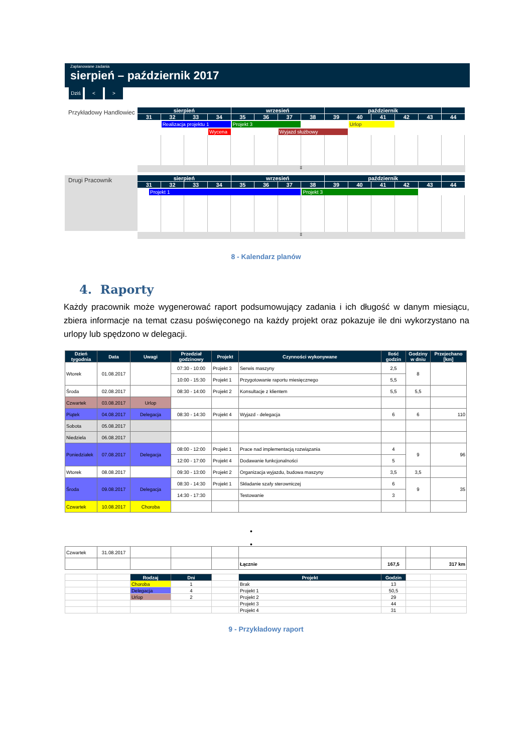Zaplanowane zadania
sierpień – październik 2017
Dziś < >
Przykładowy Handlowiec
sierpień
wrzesień
październik
31
32
33
34
35
36
37
38
39
40
41
42
43
44
Realizacja projektu 1
Projekt 3
Urlop
Wycena
Wyjazd służbowy
⇳
Drugi Pracownik
sierpień
wrzesień
październik
31
32
33
34
35
36
37
38
39
40
41
42
43
44
Projekt 1
Projekt 3
⇳
8 - Kalendarz planów
4. Raporty
Każdy pracownik może wygenerować raport podsumowujący zadania i ich długość w danym miesiącu, zbiera informacje na temat czasu poświęconego na każdy projekt oraz pokazuje ile dni wykorzystano na urlopy lub spędzono w delegacji.
| Dzień tygodnia | Data | Uwagi | Przedział godzinowy | Projekt | Czynności wykonywane | Ilość godzin | Godziny w dniu | Przejechano [km] |
| --- | --- | --- | --- | --- | --- | --- | --- | --- |
| Wtorek | 01.08.2017 | | 07:30 - 10:00 | Projekt 3 | Serwis maszyny | 2,5 | 8 | |
| | | | 10:00 - 15:30 | Projekt 1 | Przygotowanie raportu miesięcznego | 5,5 | | |
| Środa | 02.08.2017 | | 08:30 - 14:00 | Projekt 2 | Konsultacje z klientem | 5,5 | 5,5 | |
| Czwartek | 03.08.2017 | Urlop | | | | | | |
| Piątek | 04.08.2017 | Delegacja | 08:30 - 14:30 | Projekt 4 | Wyjazd - delegacja | 6 | 6 | 110 |
| Sobota | 05.08.2017 | | | | | | | |
| Niedziela | 06.08.2017 | | | | | | | |
| Poniedziałek | 07.08.2017 | Delegacja | 08:00 - 12:00 | Projekt 1 | Prace nad implementacją rozwiązania | 4 | 9 | 96 |
| | | | 12:00 - 17:00 | Projekt 4 | Dodawanie funkcjonalności | 5 | | |
| Wtorek | 08.08.2017 | | 09:30 - 13:00 | Projekt 2 | Organizacja wyjazdu, budowa maszyny | 3,5 | 3,5 | |
| Środa | 09.08.2017 | Delegacja | 08:30 - 14:30 | Projekt 1 | Składanie szafy sterowniczej | 6 | 9 | 35 |
| | | | 14:30 - 17:30 | | Testowanie | 3 | | |
| Czwartek | 10.08.2017 | Choroba | | | | | | |
•
•
| Czwartek | 31.08.2017 | | | | | | | |
| | | | | | Łącznie | 167,5 | | 317 km |
| | | Rodzaj | Dni | | Projekt | Godzin | | |
| | | Choroba | 1 | | Brak | 13 | | |
| | | Delegacja | 4 | | Projekt 1 | 50,5 | | |
| | | Urlop | 2 | | Projekt 2 | 29 | | |
| | | | | | Projekt 3 | 44 | | |
| | | | | | Projekt 4 | 31 | | |
9 - Przykładowy raport